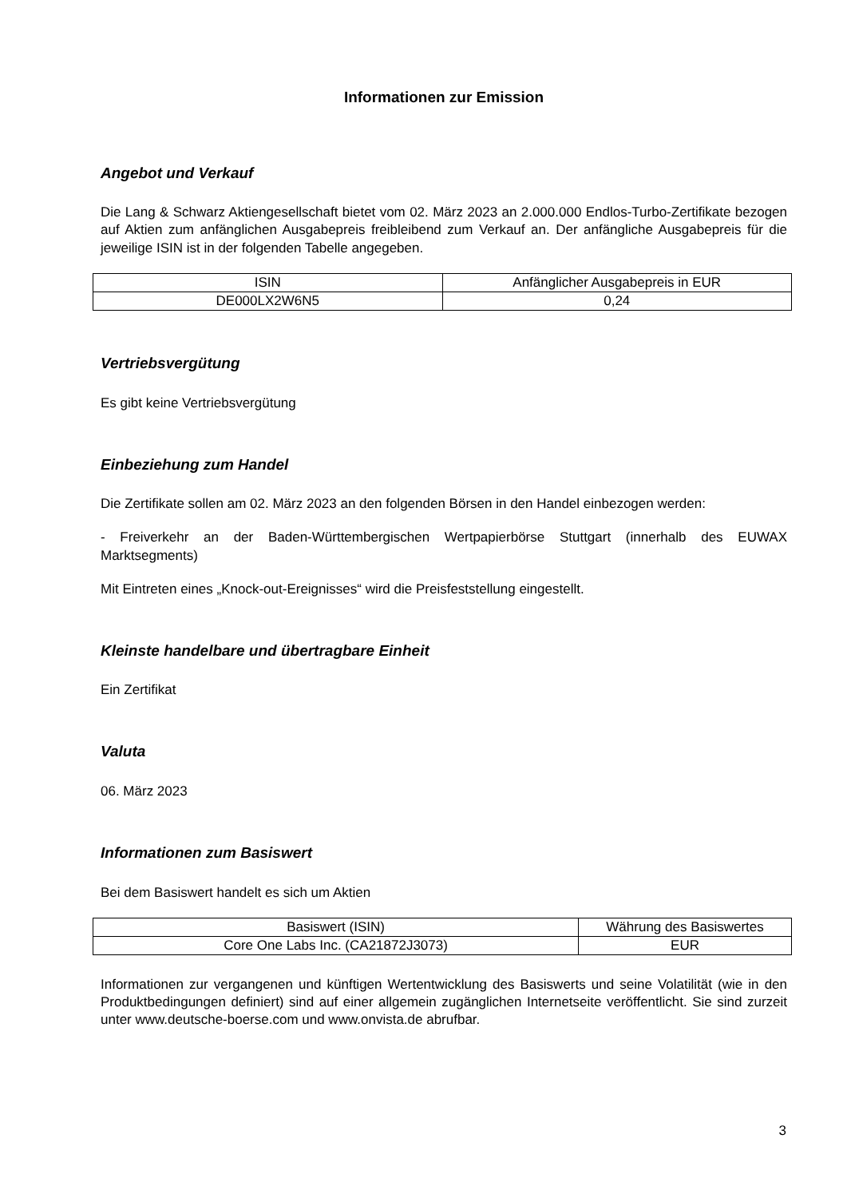Informationen zur Emission
Angebot und Verkauf
Die Lang & Schwarz Aktiengesellschaft bietet vom 02. März 2023 an 2.000.000 Endlos-Turbo-Zertifikate bezogen auf Aktien zum anfänglichen Ausgabepreis freibleibend zum Verkauf an. Der anfängliche Ausgabepreis für die jeweilige ISIN ist in der folgenden Tabelle angegeben.
| ISIN | Anfänglicher Ausgabepreis in EUR |
| DE000LX2W6N5 | 0,24 |
Vertriebsvergütung
Es gibt keine Vertriebsvergütung
Einbeziehung zum Handel
Die Zertifikate sollen am 02. März 2023 an den folgenden Börsen in den Handel einbezogen werden:
- Freiverkehr an der Baden-Württembergischen Wertpapierbörse Stuttgart (innerhalb des EUWAX Marktsegments)
Mit Eintreten eines „Knock-out-Ereignisses“ wird die Preisfeststellung eingestellt.
Kleinste handelbare und übertragbare Einheit
Ein Zertifikat
Valuta
06. März 2023
Informationen zum Basiswert
Bei dem Basiswert handelt es sich um Aktien
| Basiswert (ISIN) | Währung des Basiswertes |
| Core One Labs Inc. (CA21872J3073) | EUR |
Informationen zur vergangenen und künftigen Wertentwicklung des Basiswerts und seine Volatilität (wie in den Produktbedingungen definiert) sind auf einer allgemein zugänglichen Internetseite veröffentlicht. Sie sind zurzeit unter www.deutsche-boerse.com und www.onvista.de abrufbar.
3